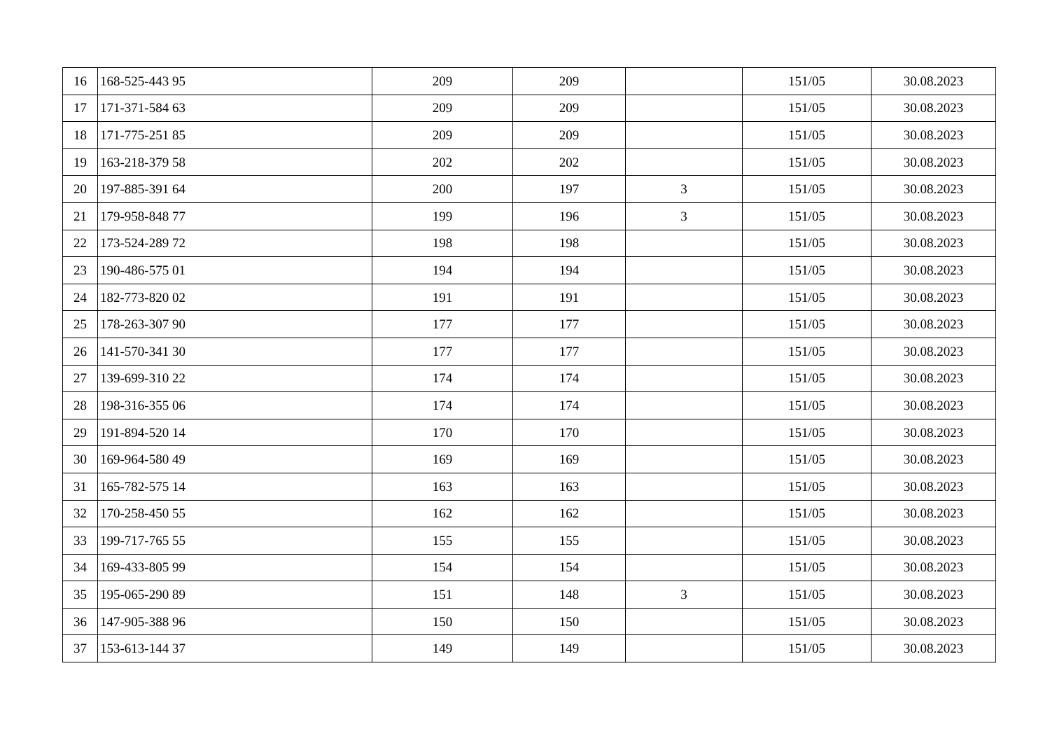| 16 | 168-525-443 95 | 209 | 209 | | 151/05 | 30.08.2023 |
| 17 | 171-371-584 63 | 209 | 209 | | 151/05 | 30.08.2023 |
| 18 | 171-775-251 85 | 209 | 209 | | 151/05 | 30.08.2023 |
| 19 | 163-218-379 58 | 202 | 202 | | 151/05 | 30.08.2023 |
| 20 | 197-885-391 64 | 200 | 197 | 3 | 151/05 | 30.08.2023 |
| 21 | 179-958-848 77 | 199 | 196 | 3 | 151/05 | 30.08.2023 |
| 22 | 173-524-289 72 | 198 | 198 | | 151/05 | 30.08.2023 |
| 23 | 190-486-575 01 | 194 | 194 | | 151/05 | 30.08.2023 |
| 24 | 182-773-820 02 | 191 | 191 | | 151/05 | 30.08.2023 |
| 25 | 178-263-307 90 | 177 | 177 | | 151/05 | 30.08.2023 |
| 26 | 141-570-341 30 | 177 | 177 | | 151/05 | 30.08.2023 |
| 27 | 139-699-310 22 | 174 | 174 | | 151/05 | 30.08.2023 |
| 28 | 198-316-355 06 | 174 | 174 | | 151/05 | 30.08.2023 |
| 29 | 191-894-520 14 | 170 | 170 | | 151/05 | 30.08.2023 |
| 30 | 169-964-580 49 | 169 | 169 | | 151/05 | 30.08.2023 |
| 31 | 165-782-575 14 | 163 | 163 | | 151/05 | 30.08.2023 |
| 32 | 170-258-450 55 | 162 | 162 | | 151/05 | 30.08.2023 |
| 33 | 199-717-765 55 | 155 | 155 | | 151/05 | 30.08.2023 |
| 34 | 169-433-805 99 | 154 | 154 | | 151/05 | 30.08.2023 |
| 35 | 195-065-290 89 | 151 | 148 | 3 | 151/05 | 30.08.2023 |
| 36 | 147-905-388 96 | 150 | 150 | | 151/05 | 30.08.2023 |
| 37 | 153-613-144 37 | 149 | 149 | | 151/05 | 30.08.2023 |